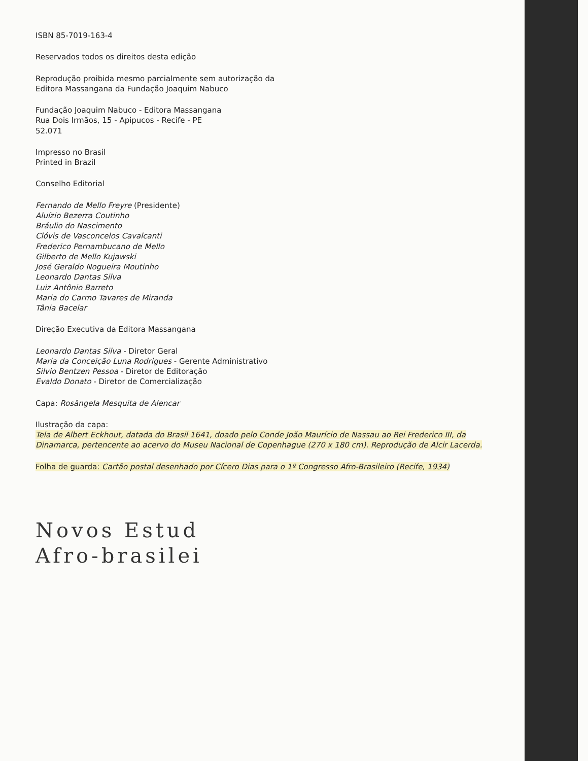ISBN 85-7019-163-4
Reservados todos os direitos desta edição
Reprodução proibida mesmo parcialmente sem autorização da
Editora Massangana da Fundação Joaquim Nabuco
Fundação Joaquim Nabuco - Editora Massangana
Rua Dois Irmãos, 15 - Apipucos - Recife - PE
52.071
Impresso no Brasil
Printed in Brazil
Conselho Editorial
Fernando de Mello Freyre (Presidente)
Aluízio Bezerra Coutinho
Bráulio do Nascimento
Clóvis de Vasconcelos Cavalcanti
Frederico Pernambucano de Mello
Gilberto de Mello Kujawski
José Geraldo Nogueira Moutinho
Leonardo Dantas Silva
Luiz Antônio Barreto
Maria do Carmo Tavares de Miranda
Tânia Bacelar
Direção Executiva da Editora Massangana
Leonardo Dantas Silva - Diretor Geral
Maria da Conceição Luna Rodrigues - Gerente Administrativo
Silvio Bentzen Pessoa - Diretor de Editoração
Evaldo Donato - Diretor de Comercialização
Capa: Rosângela Mesquita de Alencar
Ilustração da capa:
Tela de Albert Eckhout, datada do Brasil 1641, doado pelo Conde João Maurício de Nassau ao Rei Frederico III, da Dinamarca, pertencente ao acervo do Museu Nacional de Copenhague (270 x 180 cm). Reprodução de Alcir Lacerda.
Folha de guarda: Cartão postal desenhado por Cícero Dias para o 1º Congresso Afro-Brasileiro (Recife, 1934)
Novos Estud
Afro-brasilei